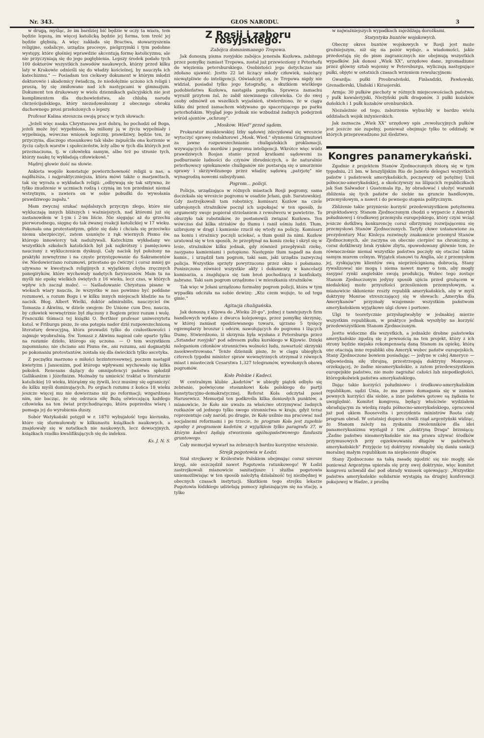Nr. 343. GŁOS NARODU. 3
w drugą, myśląc, że im bardziej bić będzie w oczy ta wiara, tem będzie lepszą, im więcej katolicką będzie jej forma, tem treść jej będzie głębszą. A więc zakłada się Bractwa, stowarzyszenia religijne, sodalicye, urządza procesye, pielgrzymki i tym podobne występy, które głośniej wprawdzie akcentują formę katolicyzmu, ale nie przyczyniają się do jego pogłębienia. Lepszy środek podało tych 100 doktorów wszystkich zawodów naukowych, którzy przed kilku laty w Krakowie odnieśli się do władzy kościelnej, by nauczyła ich katechizmu." — Posiadam ten ciekawy dokument w którym młodzi doktorowie i akademicy świadczą, że niedołężnie uczono ich religii i proszą, by się zmiłowano nad ich następcami w gimnazjum. Dokument ten drukowany w wielu dziennikach galicyjskich nie jest komplimentem dla duchowieństwa, ale chlubą narodu chrześcijańskiego, który niezadowolniony z obecnego obroku duchownego prosi przełożonych o lepszy.
Profesor Kalina streszcza swoją pracę w tych słowach:
„Jeżeli więc nauka Chrystusowa jest dobrą, bo pochodzi od Boga, jeżeli może być wypełniona, bo miliony ją w życiu wypełniały i wypełniają, wówczas wniosek logiczny, prawdziwy, będzie ten, że przyczyna, dlaczego stosunkowo tak słabe zapuściła ona korzenie w życiu całych warstw i społeczeństw, leży albo w tych dla których jest przeznaczona, tj. w człowieku samym, albo też po stronie tych, którzy naukę tę wykładają człowiekowi."
Mądrej głowie dość na słowie.
Ankieta wogóle konstatuje powierzchowność religii u nas, a najdłuższa, i najpraktyczniejsza, która mówi także o marjawitach, tak się wyraża o wykładach religii: „odbywają się tak sztywno, że tylko znudzenie w uczniach rodzą i czynią im ten przedmiot niemal wstrętnym, a zawiera on w sobie pobudki do wywołania prawdziwego zapału."
Mam zwyczaj szukać najdalszych przyczyn złego, które nie wykluczają innych bliższych i ważniejszych, nad któremi już się zastanowiłem w 1-ym i 2-im liście. Nie sięgając aż do grzechu pierworodnego, sięgnę do tak zwanej reakcji katolickiej w 17 wieku. Pokonała ona protestantyzm, gdzie się dało i chciała się przeciwko niemu ubezpieczyć, zatem usunięto z rąk wiernych Pismo św. którego innowiercy tak nadużywali. Katechizm wykładany we wszystkich szkołach katolickich był jak najkrótszy i pamięciowo nauczony z wykluczeniem dyskusji. Cały nacisk był położony na praktyki zewnętrzne i na częste przystępowanie do Sakramentów św. Niedowierzano rozumowi, przestano go ćwiczyć i coraz mniej go używano w kwestyach religijnych z wyjątkiem chyba zręcznych panegiryków, które wychowały nadętych faryzeuszów. Mam tu na myśli nie epokę wielkich świętych z 16 wieku, lecz czas, w których wpływ ich zaczął maleć. — Naśladowanie Chrystusa pisane w wiekach wiary naucza, że wszystko w nas powinno być poddane rozumowi, a rozum Bogu i w kilku innych miejscach kładzie na to nacisk. Błog. Albert Wielki, doktór admirabilis, nauczyciel św. Tomasza z Akwinu, w dziele swojem: De Unione cum Deo, naucza, by człowiek wewnętrznie był złączony z Bogiem przez rozum i wolę. Francuzki tłómacz tej książki O. Berthier profesor uniwersytetu katol. w Friburgu pisze, że ona potępia nader dziś rozpowszechnioną literaturę dewocyjną, która prowadzi tylko do czułostkowości i zajmuje wyobraźnią. Św. Tomasz z Akwinu napisał całe oparte tylko na rozumie dzieło, którego się uczono. — O tem wszystkiem zapomniano; nie chciano ani Pisma św., ani rozumu, ani dogmatyki po pokonaniu protestantów, została się dla świeckich tylko ascetyka.
Z początku marzono o miłości bezinteresownej, poczem nastąpił kwietyzm i Jansenizm, pod którego wpływami wychowało się kilka pokoleń. Renesans dążący do omnipotencyi państwa spłodził Gallikanizm i Józefinizm. Możnaby tu umieścić traktat o literaturze katolickiej 10 wieku, którąśmy się żywili, lecz musimy się ograniczyć do kilku myśli dominujących. Po orgiach rozumu z końca 18 wieku jeszcze więcej mu nie dowierzano niż po reformacji; wzgardzono nim, nie bacząc, że się odrzuca siłę Bożą oświecającą każdego człowieka na ten świat przychodzącego, która poprzedza wiarę i pomaga jej do wyrobienia duszy.
Sobór Watykański potępił w r. 1870 wybujałość tego kierunku, które się sformułowały w kilkunastu książkach naukowych, a znajdowały się w notatkach nie naukowych, lecz dewocyjnych, książkach rzadko kwalifikujących się do indeksu.
Ks. J. N. S.
Z Rosji i zaboru rosyjskiego.
Zabójca domniemanego Trepowa.
Jak donoszą pisma rosyjskie zabójca jenerała Kozłowa, zabitego przez pomyłkę zamiast Trepowa, został już przewieziony z Peterhofu do więzienia petersburskiego. Osobistości jego dotychczas nie zdołano ujawnić. Jestto 22 lat liczący młody człowiek, należący niewątpliwie do inteligencji. Oświadczył on, że Trepowa nigdy nie widział, posiadał tylko jego fotografię, a skutkiem wielkiego podobieństwa Kozłowa, nastąpiła pomyłka. Sprawca zamachu wyraził przytem żal, że zabił niewinnego człowieka. Co do swej osoby odmówił on wszelkich wyjaśnień, stwierdzono, że w ciągu kilku dni przed zamachem widywano go spacerującego po parku peterhofskim. Wygląd jego jednak nie wzbudzał żadnych podejrzeń wśród ajentów „ochrony".
„Moskow. Wied" przed sądem.
Prokurator moskiewskiej Izby sądowej zdecydował się wreszcie wytoczyć sprawę redaktorowi „Mosk. Wied." słynnemu Gringmutowi za jawne rozpowszechnianie chuligańskich proklamacji, wzywających do mordów i pogromu inteligencji. Wkrótce więc wódz prawdziwych Rosjan stanie przed kratkami sądowemi za podburzanie ludności do czynów zbrodniczych, o ile naturalnie peterhowscy opiekunowie chuliganów nie postarają się o umorzenie sprawy i skrzywdzonego przez władzę sądową „patrjotę" nie wynagrodzą nowemi subsydyami.
Pogrom... policji.
Policja, urządzająca w różnych miastach Rosji pogromy, sama doczekała się wreszcie pogromu w osadzie Jełani, gub. Saratowskiej. Gdy zastrejkowali tam robotnicy, komisarz Kozłow na czele uzbrojonych strażników począł ich uspokajać w ten sposób, że argumenty swoje popierał strzelaniem z rewolweru w powietrze. To oburzyło tak robotników, że postanowili związać Kozłowa. Ten wówczas dał kilka strzałów do tłumu i ranił ośmiu ludzi. Tłum, uzbrojony w drągi i kamienie rzucił się wtedy na policję. Komisarz na koniu i strażnicy poczęli uciekać, a tłum gonił za nimi. Kozłow uratował się w ten sposób, że przepłynął na koniu rzekę i skrył się w lesie, strażników kilku jednak, gdy również przepływali rzekę, zasypano kamieniami i potopiono. Następnie tłum napadł na dom komis., i urządził tam pogrom, taki sam, jaki urządza zazwyczaj policja. Wszystkie sprzęty powyrzucono przez okno i połamano. Poniszczono również wszystkie akty i dokumenty w kancelarji komisarza, a znajdująca się tam broń pochodzącą z konfiskaty, zabrano. Taki sam pogrom urządzono i w mieszkaniu strażników.
Tak więc w Jełani urządzono formalny pogrom policji, która w tym wypadku odczuła na sobie dewizę: „Kto czem wojuje, to od tego ginie."
Agitacja chuligańska.
Jak donoszą z Kijowa do „Wieku 20-go", jednej z tamtejszych firm handlowych wydano z dworca kolejowego, przez pomyłkę skrzynię, w której zamiast spodziewanego towaru, ujrzano 5 tysięcy egzemplarzy broszur i odezw, nawołujących do pogromu i lżących Dumę. Stwierdzono, iż skrzynia była wysłana z Petersburga przez „Sztandar rosyjski" pod adresem pułku kurskiego w Kijowie. Dzięki naleganiom członków stronnictwa wolności ludu, zawartość skrzynki zasekwestrowano." Tenże dziennik pisze, że w ciągu ubiegłych czterech tygodni minister spraw wewnętrznych otrzymał z równych miast i miasteczek Cesarstwa 1,327 telegramów, wywołanych obawą pogromów.
Koło Polskie i Kadeci.
W centralnym klubie „kadetów" w ubiegły piątek odbyło się zebranie, poświęcone stosunkowi Koła polskiego do partji konstytucyjno-demokratycznej. Referat Koła odczytał poseł Harusewicz. Memorjał ten podkreśla kilka doniosłych punktów, a mianowicie, że Koło nie uważa za właściwe otrzymywać żadnych rozkazów od jednego tylko swego stronnictwa w kraju, gdyż teraz reprezentuje cały naród; po drugie, że Koło usilnie ma pracować nad socjalnemi reformami i po trzecie, że program Koła jest zupełnie zgodny z programem kadetów, z wyjątkiem tylko paragrafu 37, w którym kadeci żądają stworzenia ogólnopaństwowego funduszu gruntowego.
Cały memorjał wywarł na zebranych bardzo korzystne wrażenie.
Strejk pogotowia w Łodzi.
Szał strejkowy w Królestwie Polskiem obejmując coraz szersze kręgi, nie oszczędził nawet Pogotowia ratunkowego! W Łodzi zastrejkowali mianowicie sanitarjusze i służba pogotowia uniemożliwiając w ten sposób należytą działalność tej niezbędnej w obecnych czasach instytucji. Skutkiem tego strejku lekarze Pogotowia łódzkiego udzielają pomocy zgłaszającym się na stację, a tylko
w najważniejszych wypadkach zajeżdżają dorożkami.
Statystyka buntów wojskowych.
Obecny okres buntów wojskowych w Rosji jest może groźniejszym, niż się na pozór wydaje, a wiadomości, jakie przedostają się do pism zagranicznych nie obejmują wszystkich wypadków. Jak donosi „Wiek XX", urzędowe dane, zgromadzone przez główny sztab wojenny w Petersburgu, wyliczają następujące pułki, objęte w ostatnich czasach wrzeniem rewolucyjnem:
Gwardja: pułki Preobrażeński, Finlandzki, Pawłowski, Grenadierski, Ułański i Kirasjerski.
Armja: 30 pułków piechoty w różnych miejscowościach państwa, 7 pułk kawaleryjski, Nieżyński pułk dragonów, 3 pułki kozaków dońskich i 1 pułk kozaków orenburskich.
Niezależnie od tego, zaburzenia wybuchły w bardzo wielu oddziałach wojsk inżynierskich.
Jak zaznacza „Wiek XX" urzędowy spis „rewolucyjnych pułków jest jeszcze nie zupełny, ponieważ obejmuje tylko te oddziały, w których przeprowadzono już śledztwo.
Kongres panamerykański.
Zgodnie z projektem Stanów Zjednoczonych zbiorą się w tym tygodniu, 21 bm. w brazylijskim Rio de Janerio delegaci wszystkich państw i państewek amerykańskich, począwszy od potężnej Unii północno-amerykańskiej, a skończywszy na lilipucich republiczkach jak San Salwador i Guatemala itp., by obradować i ułożyć warunki zbliżenia się tych państw do siebie na gruncie handlowym, przemysłowym, a nawet i do pewnego stopnia politycznym.
Zbliżenie takie przyniesie korzyść przedewszystkiem potężnemu projektodawcy. Stanom Zjednoczonym chodzi o wyparcie z Ameryki południowej i środkowej przemysłu europejskiego, który czyni wciąż jeszcze dotkliwą konkurencję coraz olbrzymiej rozwijającemu się przemysłowi Stanów Zjednoczonych. Taryfy cłowe ustanowione za prezydentury Mac Kinleya rozwinęły znakomicie przemysł Stanów Zjednoczonych, ale zaczyna on obecnie cierpieć na chroniczny, a coraz dotkliwszy brak rynków zbytu, spowodowany głównie tem, że równocześnie niemal wszystkie państwa poczęły się otaczać takim samym murem celnym. Wyjątek stanowi tu Anglia, ale z przemysłem jej, zyskującym klientów swą nieprześcignioną dobrocią, Stany rywalizować nie mogą i niema nawet mowy o tem, aby mogły zasypać rynki angielskie swoją produkcją. Wobec tego zostaje Stanom Zjednoczonym jedyny sposób ujścia przed grożącem w niedalekiej może przyszłości przesileniem przemysłowym, a mianowicie skłonienie reszty republik amerykańskich, aby w myśl doktryny Monroe streszczającej się w słowach: „Ameryka dla Amerykanów" przyznały wzajemnie wszystkim państwom amerykańskiem wyjątkowe ulgi cłowe i portowe.
Ulgi te teoretycznie przysługiwałyby w jednakiej mierze wszystkim republikom, w praktyce jednak wyszłyby na korzyść przedewszystkiem Stanom Zjednoczonym.
Jestto widoczne dla wszystkich, a jednakże drobne państewka amerykańskie zgodzą się z pewnością na ten projekt, który z ich strony będzie niejako rekompensatą daną Stanom za opiekę, którą one otaczają inne republiki obu Ameryk wobec państw europejskich. Stany Zjednoczone bowiem posiadając — jedyne w całej Ameryce — odpowiednią siłę zbrojną, przestrzegają doktryny Monroego, orzekającej, że żadne nieamerykańskie, a zatem przedewszystkiem europejskie państwo, nie może zagrażać całości lub niepodległości, któregokolwiek państwa amerykańskiego.
Dając takie korzyści południowo- i środkowo-amerykańskim republikom, sądzi Unia, że ma prawo domagania się w zamian pewnych korzyści dla siebie, a inne państwa gotowe są żądania te uwzględnić. Komitet kongresu, będący właściwie wydziałem obradującym za wiedzą rządu północno-amerykańskiego, opracował już pod okiem Roosevelta i prezydenta ministrów Roota cały program obrad. W ostatniej dopiero chwili rząd argentyński widząc, że Stanom zależy na zyskaniu zwolenników dla idei panamerykanizmu wystąpił z tzw. „doktryną Draga" brzmiącą: „Żadne państwo nieamerykańskie nie ma prawa używać środków przymusowych przy egzekwowaniu długów w państwach amerykańskich" Przyjęcie tej doktryny równałoby się daniu sankcji moralnej małym republikom na niepłacenie długów.
Stany Zjednoczone na taką zasadę zgodzić się nie mogły, ale ponieważ Argentyna upierała się przy swej doktrynie, więc komitet kongresu uchwalił dać pod obrady wniosek opiewający: „Wszystkie państwa amerykańskie solidarnie wystąpią na drugiej konferencji pokojowej w Hadze, z prośbą